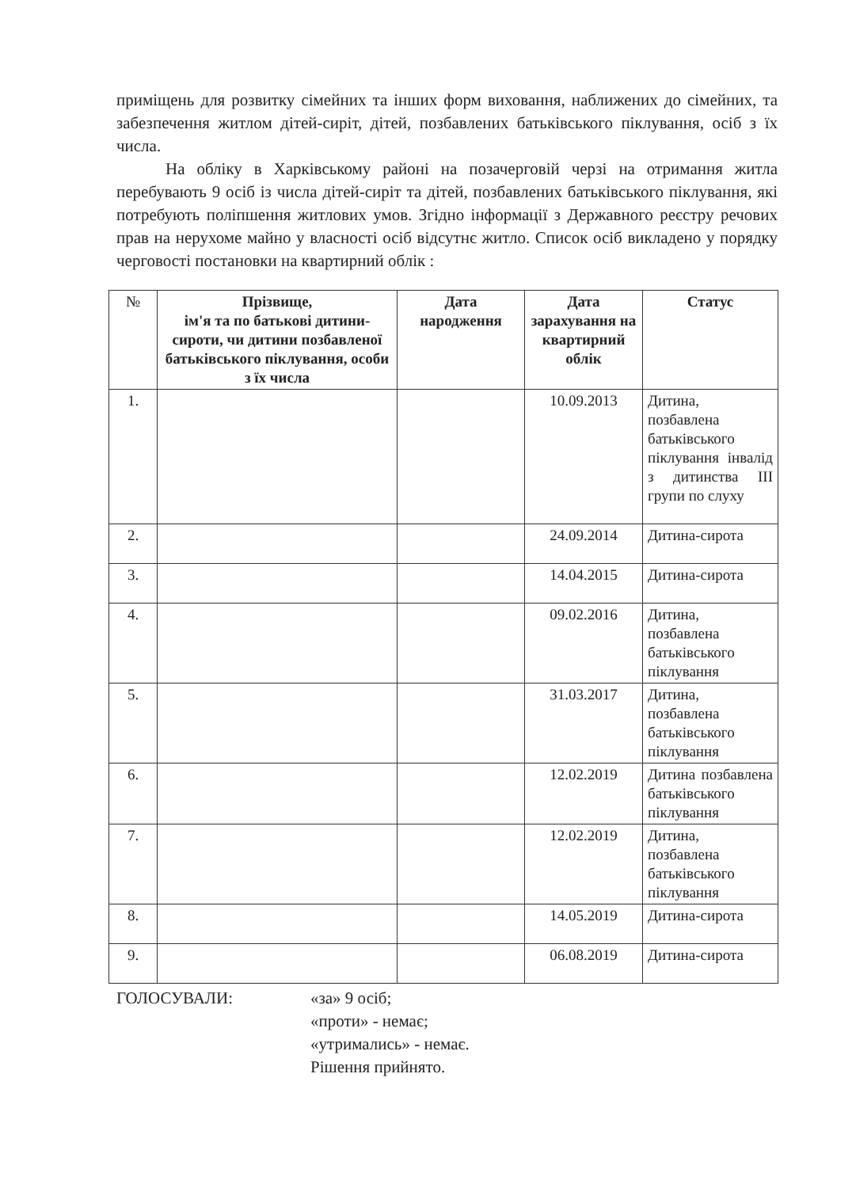приміщень для розвитку сімейних та інших форм виховання, наближених до сімейних, та забезпечення житлом дітей-сиріт, дітей, позбавлених батьківського піклування, осіб з їх числа.
На обліку в Харківському районі на позачерговій черзі на отримання житла перебувають 9 осіб із числа дітей-сиріт та дітей, позбавлених батьківського піклування, які потребують поліпшення житлових умов. Згідно інформації з Державного реєстру речових прав на нерухоме майно у власності осіб відсутнє житло. Список осіб викладено у порядку черговості постановки на квартирний облік :
| № | Прізвище, ім'я та по батькові дитини-сироти, чи дитини позбавленої батьківського піклування, особи з їх числа | Дата народження | Дата зарахування на квартирний облік | Статус |
| --- | --- | --- | --- | --- |
| 1. | | | 10.09.2013 | Дитина, позбавлена батьківського піклування інвалід з дитинства III групи по слуху |
| 2. | | | 24.09.2014 | Дитина-сирота |
| 3. | | | 14.04.2015 | Дитина-сирота |
| 4. | | | 09.02.2016 | Дитина, позбавлена батьківського піклування |
| 5. | | | 31.03.2017 | Дитина, позбавлена батьківського піклування |
| 6. | | | 12.02.2019 | Дитина позбавлена батьківського піклування |
| 7. | | | 12.02.2019 | Дитина, позбавлена батьківського піклування |
| 8. | | | 14.05.2019 | Дитина-сирота |
| 9. | | | 06.08.2019 | Дитина-сирота |
ГОЛОСУВАЛИ: «за» 9 осіб;
«проти» - немає;
«утримались» - немає.
Рішення прийнято.